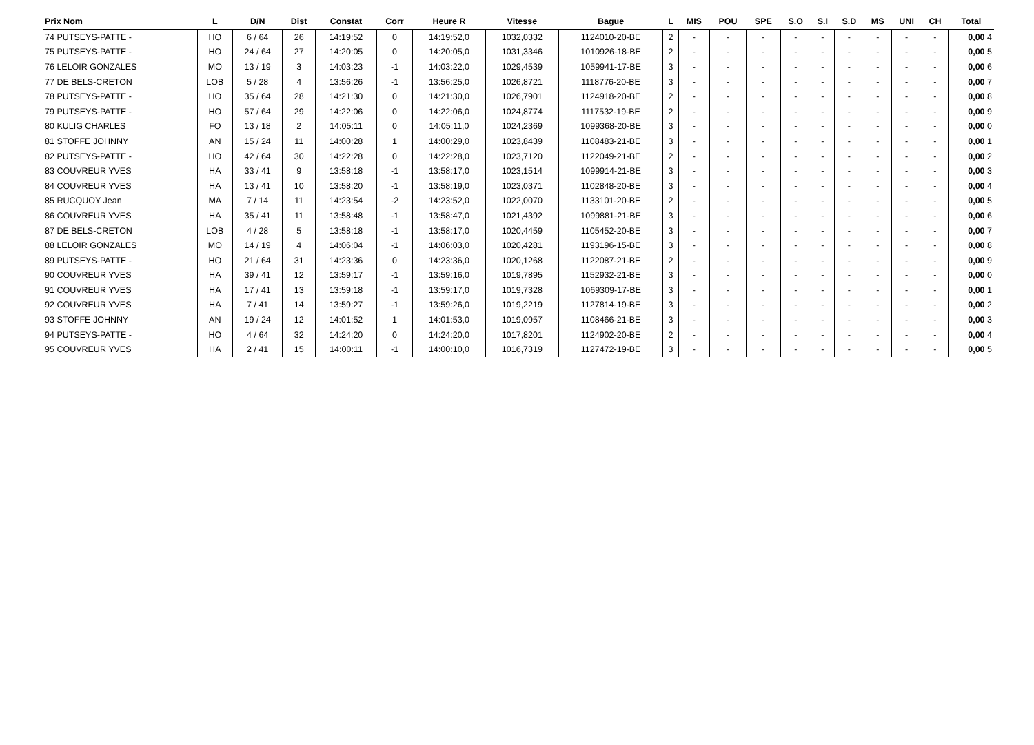| Prix Nom | L | D/N | Dist | Constat | Corr | Heure R | Vitesse | Bague | L | MIS | POU | SPE | S.O | S.I | S.D | MS | UNI | CH | Total |
| --- | --- | --- | --- | --- | --- | --- | --- | --- | --- | --- | --- | --- | --- | --- | --- | --- | --- | --- | --- |
| 74 PUTSEYS-PATTE - | HO | 6 / 64 | 26 | 14:19:52 | 0 | 14:19:52,0 | 1032,0332 | 1124010-20-BE | 2 | - | - | - | - | - | - | - | - | - | 0,00 4 |
| 75 PUTSEYS-PATTE - | HO | 24 / 64 | 27 | 14:20:05 | 0 | 14:20:05,0 | 1031,3346 | 1010926-18-BE | 2 | - | - | - | - | - | - | - | - | - | 0,00 5 |
| 76 LELOIR GONZALES | MO | 13 / 19 | 3 | 14:03:23 | -1 | 14:03:22,0 | 1029,4539 | 1059941-17-BE | 3 | - | - | - | - | - | - | - | - | - | 0,00 6 |
| 77 DE BELS-CRETON | LOB | 5 / 28 | 4 | 13:56:26 | -1 | 13:56:25,0 | 1026,8721 | 1118776-20-BE | 3 | - | - | - | - | - | - | - | - | - | 0,00 7 |
| 78 PUTSEYS-PATTE - | HO | 35 / 64 | 28 | 14:21:30 | 0 | 14:21:30,0 | 1026,7901 | 1124918-20-BE | 2 | - | - | - | - | - | - | - | - | - | 0,00 8 |
| 79 PUTSEYS-PATTE - | HO | 57 / 64 | 29 | 14:22:06 | 0 | 14:22:06,0 | 1024,8774 | 1117532-19-BE | 2 | - | - | - | - | - | - | - | - | - | 0,00 9 |
| 80 KULIG CHARLES | FO | 13 / 18 | 2 | 14:05:11 | 0 | 14:05:11,0 | 1024,2369 | 1099368-20-BE | 3 | - | - | - | - | - | - | - | - | - | 0,00 0 |
| 81 STOFFE JOHNNY | AN | 15 / 24 | 11 | 14:00:28 | 1 | 14:00:29,0 | 1023,8439 | 1108483-21-BE | 3 | - | - | - | - | - | - | - | - | - | 0,00 1 |
| 82 PUTSEYS-PATTE - | HO | 42 / 64 | 30 | 14:22:28 | 0 | 14:22:28,0 | 1023,7120 | 1122049-21-BE | 2 | - | - | - | - | - | - | - | - | - | 0,00 2 |
| 83 COUVREUR YVES | HA | 33 / 41 | 9 | 13:58:18 | -1 | 13:58:17,0 | 1023,1514 | 1099914-21-BE | 3 | - | - | - | - | - | - | - | - | - | 0,00 3 |
| 84 COUVREUR YVES | HA | 13 / 41 | 10 | 13:58:20 | -1 | 13:58:19,0 | 1023,0371 | 1102848-20-BE | 3 | - | - | - | - | - | - | - | - | - | 0,00 4 |
| 85 RUCQUOY Jean | MA | 7 / 14 | 11 | 14:23:54 | -2 | 14:23:52,0 | 1022,0070 | 1133101-20-BE | 2 | - | - | - | - | - | - | - | - | - | 0,00 5 |
| 86 COUVREUR YVES | HA | 35 / 41 | 11 | 13:58:48 | -1 | 13:58:47,0 | 1021,4392 | 1099881-21-BE | 3 | - | - | - | - | - | - | - | - | - | 0,00 6 |
| 87 DE BELS-CRETON | LOB | 4 / 28 | 5 | 13:58:18 | -1 | 13:58:17,0 | 1020,4459 | 1105452-20-BE | 3 | - | - | - | - | - | - | - | - | - | 0,00 7 |
| 88 LELOIR GONZALES | MO | 14 / 19 | 4 | 14:06:04 | -1 | 14:06:03,0 | 1020,4281 | 1193196-15-BE | 3 | - | - | - | - | - | - | - | - | - | 0,00 8 |
| 89 PUTSEYS-PATTE - | HO | 21 / 64 | 31 | 14:23:36 | 0 | 14:23:36,0 | 1020,1268 | 1122087-21-BE | 2 | - | - | - | - | - | - | - | - | - | 0,00 9 |
| 90 COUVREUR YVES | HA | 39 / 41 | 12 | 13:59:17 | -1 | 13:59:16,0 | 1019,7895 | 1152932-21-BE | 3 | - | - | - | - | - | - | - | - | - | 0,00 0 |
| 91 COUVREUR YVES | HA | 17 / 41 | 13 | 13:59:18 | -1 | 13:59:17,0 | 1019,7328 | 1069309-17-BE | 3 | - | - | - | - | - | - | - | - | - | 0,00 1 |
| 92 COUVREUR YVES | HA | 7 / 41 | 14 | 13:59:27 | -1 | 13:59:26,0 | 1019,2219 | 1127814-19-BE | 3 | - | - | - | - | - | - | - | - | - | 0,00 2 |
| 93 STOFFE JOHNNY | AN | 19 / 24 | 12 | 14:01:52 | 1 | 14:01:53,0 | 1019,0957 | 1108466-21-BE | 3 | - | - | - | - | - | - | - | - | - | 0,00 3 |
| 94 PUTSEYS-PATTE - | HO | 4 / 64 | 32 | 14:24:20 | 0 | 14:24:20,0 | 1017,8201 | 1124902-20-BE | 2 | - | - | - | - | - | - | - | - | - | 0,00 4 |
| 95 COUVREUR YVES | HA | 2 / 41 | 15 | 14:00:11 | -1 | 14:00:10,0 | 1016,7319 | 1127472-19-BE | 3 | - | - | - | - | - | - | - | - | - | 0,00 5 |